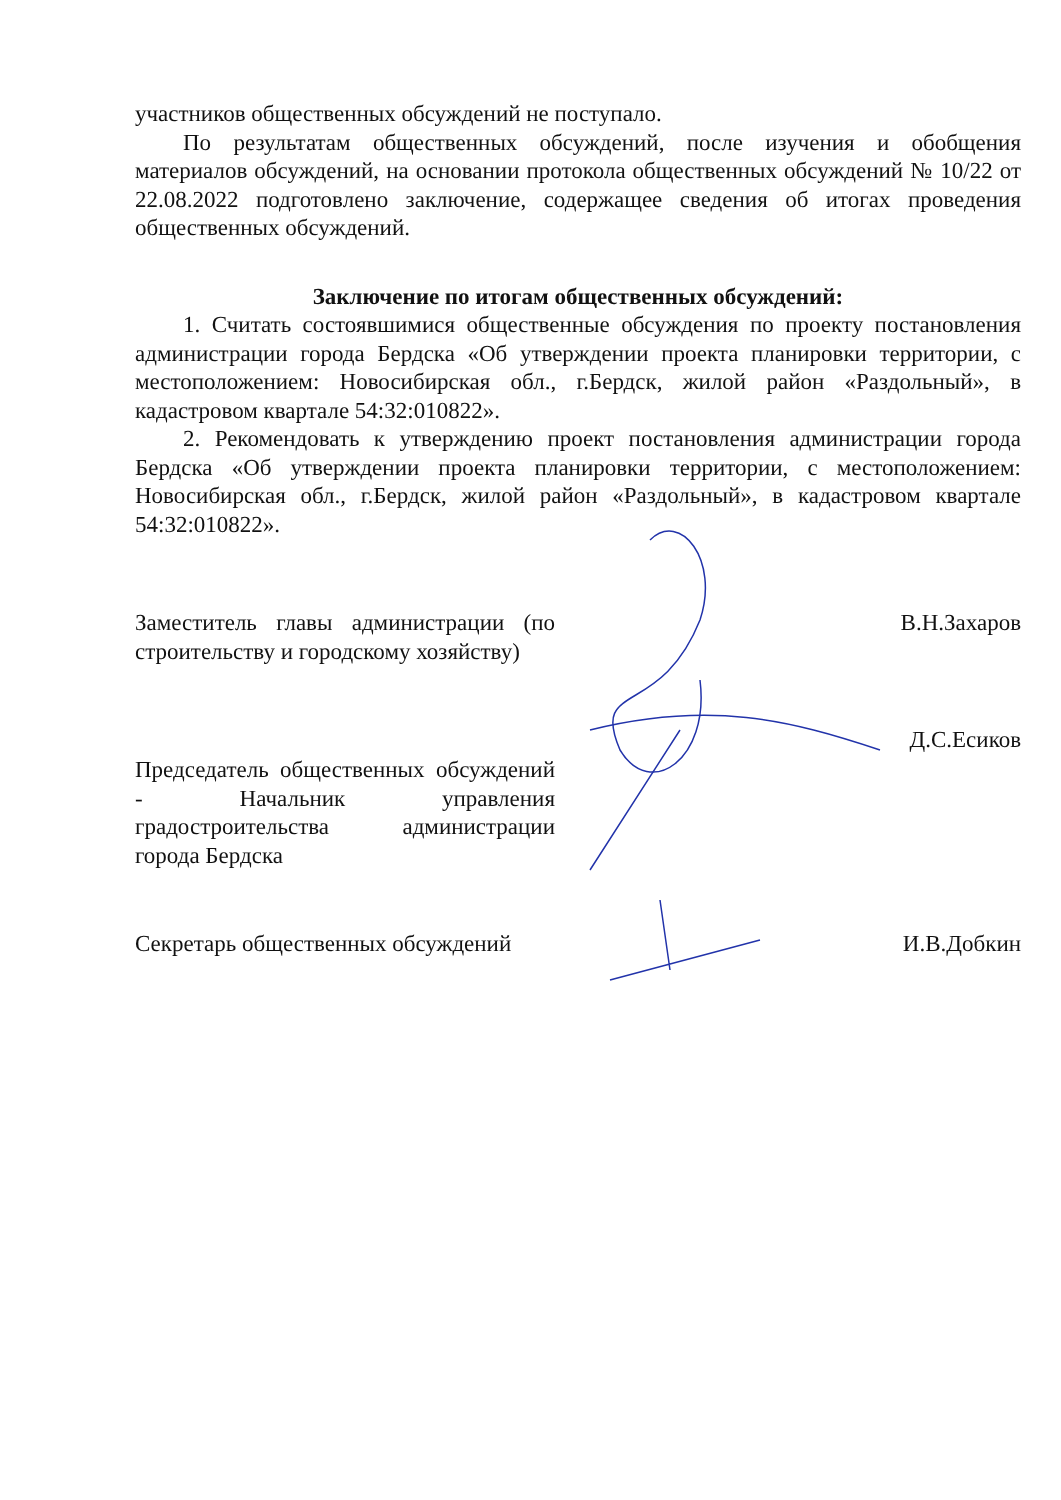участников общественных обсуждений не поступало.
По результатам общественных обсуждений, после изучения и обобщения материалов обсуждений, на основании протокола общественных обсуждений № 10/22 от 22.08.2022 подготовлено заключение, содержащее сведения об итогах проведения общественных обсуждений.
Заключение по итогам общественных обсуждений:
1. Считать состоявшимися общественные обсуждения по проекту постановления администрации города Бердска «Об утверждении проекта планировки территории, с местоположением: Новосибирская обл., г.Бердск, жилой район «Раздольный», в кадастровом квартале 54:32:010822».
2. Рекомендовать к утверждению проект постановления администрации города Бердска «Об утверждении проекта планировки территории, с местоположением: Новосибирская обл., г.Бердск, жилой район «Раздольный», в кадастровом квартале 54:32:010822».
Заместитель главы администрации (по строительству и городскому хозяйству)
В.Н.Захаров
Председатель общественных обсуждений - Начальник управления градостроительства администрации города Бердска
Д.С.Есиков
Секретарь общественных обсуждений
И.В.Добкин